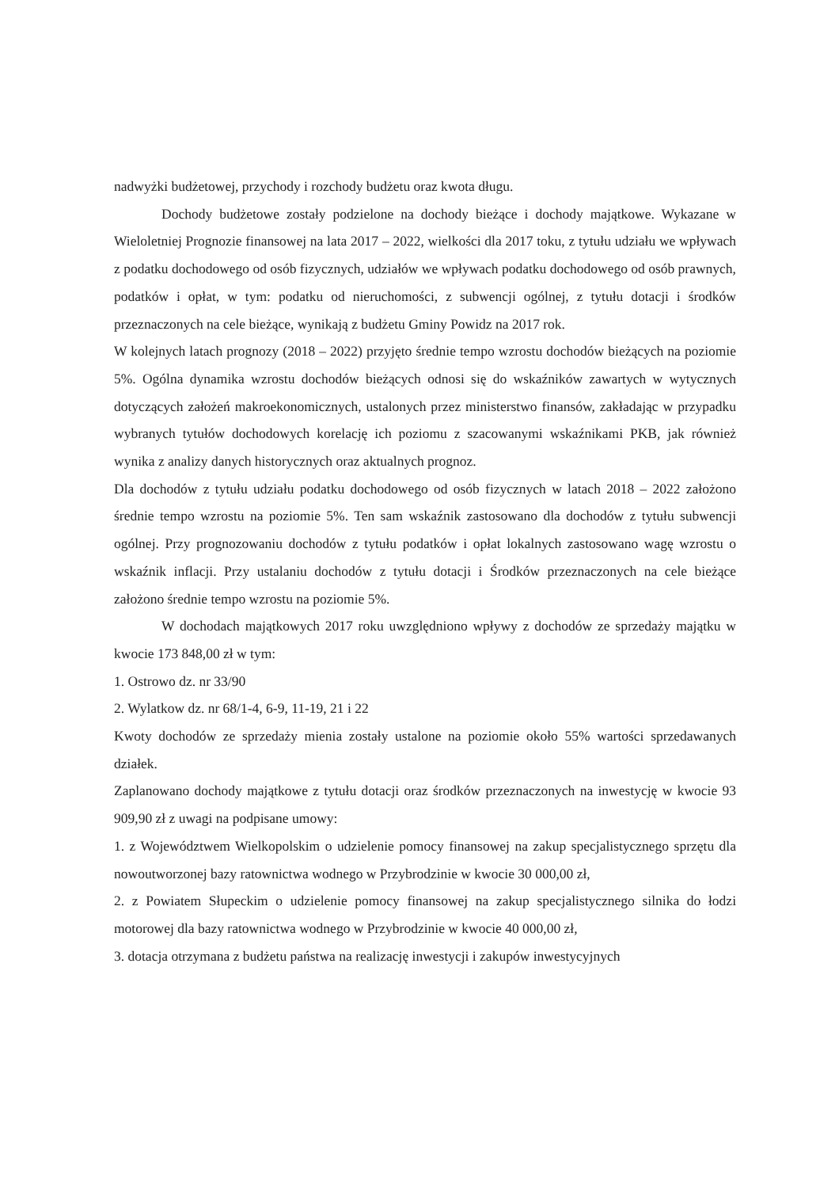nadwyżki budżetowej, przychody i rozchody budżetu oraz kwota długu.
Dochody budżetowe zostały podzielone na dochody bieżące i dochody majątkowe. Wykazane w Wieloletniej Prognozie finansowej na lata 2017 – 2022, wielkości dla 2017 toku, z tytułu udziału we wpływach z podatku dochodowego od osób fizycznych, udziałów we wpływach podatku dochodowego od osób prawnych, podatków i opłat, w tym: podatku od nieruchomości, z subwencji ogólnej, z tytułu dotacji i środków przeznaczonych na cele bieżące, wynikają z budżetu Gminy Powidz na 2017 rok.
W kolejnych latach prognozy (2018 – 2022) przyjęto średnie tempo wzrostu dochodów bieżących na poziomie 5%. Ogólna dynamika wzrostu dochodów bieżących odnosi się do wskaźników zawartych w wytycznych dotyczących założeń makroekonomicznych, ustalonych przez ministerstwo finansów, zakładając w przypadku wybranych tytułów dochodowych korelację ich poziomu z szacowanymi wskaźnikami PKB, jak również wynika z analizy danych historycznych oraz aktualnych prognoz.
Dla dochodów z tytułu udziału podatku dochodowego od osób fizycznych w latach 2018 – 2022 założono średnie tempo wzrostu na poziomie 5%. Ten sam wskaźnik zastosowano dla dochodów z tytułu subwencji ogólnej. Przy prognozowaniu dochodów z tytułu podatków i opłat lokalnych zastosowano wagę wzrostu o wskaźnik inflacji. Przy ustalaniu dochodów z tytułu dotacji i Środków przeznaczonych na cele bieżące założono średnie tempo wzrostu na poziomie 5%.
W dochodach majątkowych 2017 roku uwzględniono wpływy z dochodów ze sprzedaży majątku w kwocie 173 848,00 zł w tym:
1. Ostrowo dz. nr 33/90
2. Wylatkow dz. nr 68/1-4, 6-9, 11-19, 21 i 22
Kwoty dochodów ze sprzedaży mienia zostały ustalone na poziomie około 55% wartości sprzedawanych działek.
Zaplanowano dochody majątkowe z tytułu dotacji oraz środków przeznaczonych na inwestycję w kwocie 93 909,90 zł z uwagi na podpisane umowy:
1. z Województwem Wielkopolskim o udzielenie pomocy finansowej na zakup specjalistycznego sprzętu dla nowoutworzonej bazy ratownictwa wodnego w Przybrodzinie w kwocie 30 000,00 zł,
2. z Powiatem Słupeckim o udzielenie pomocy finansowej na zakup specjalistycznego silnika do łodzi motorowej dla bazy ratownictwa wodnego w Przybrodzinie w kwocie 40 000,00 zł,
3. dotacja otrzymana z budżetu państwa na realizację inwestycji i zakupów inwestycyjnych